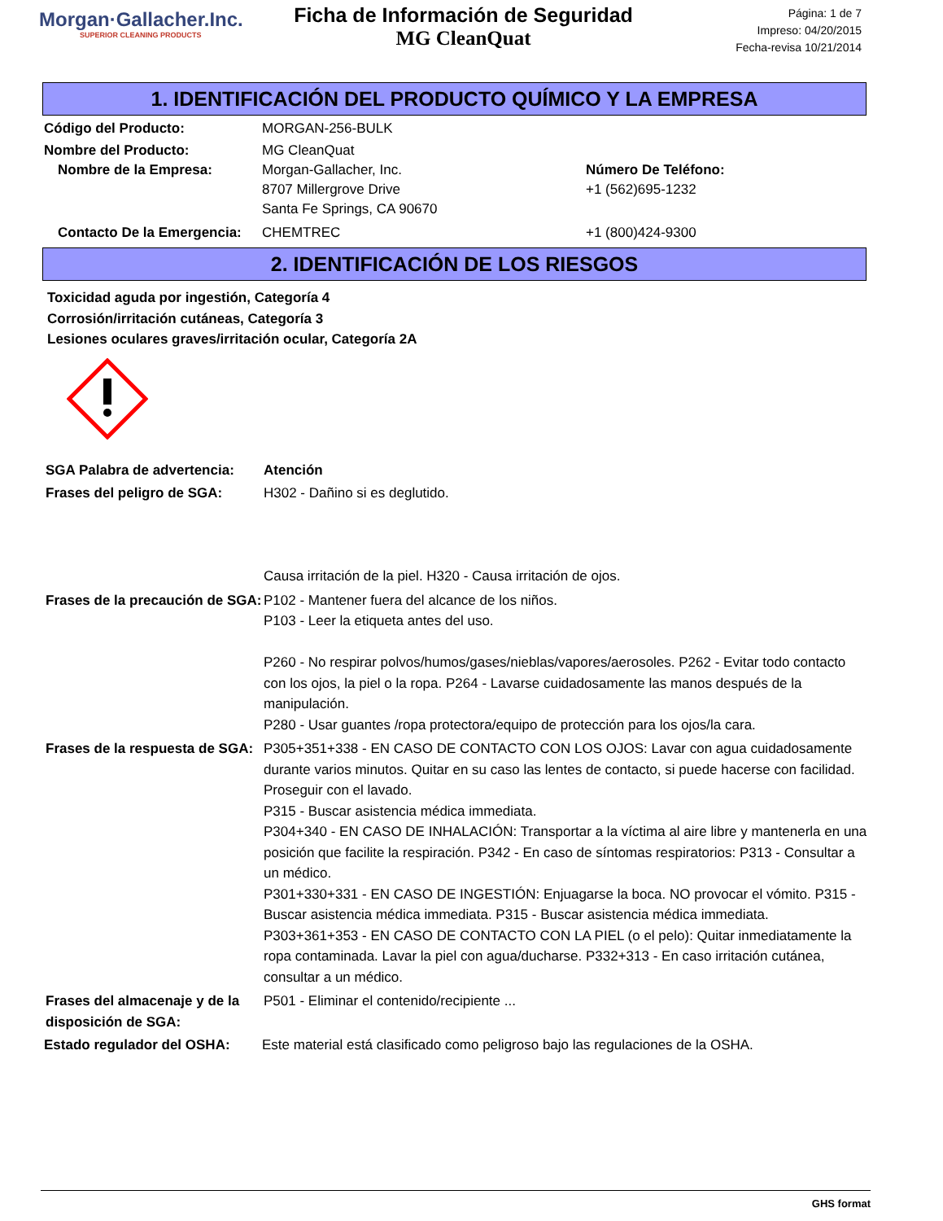Morgan·Gallacher.Inc.
SUPERIOR CLEANING PRODUCTS
Ficha de Información de Seguridad
MG CleanQuat
Página: 1 de 7
Impreso: 04/20/2015
Fecha-revisa 10/21/2014
1. IDENTIFICACIÓN DEL PRODUCTO QUÍMICO Y LA EMPRESA
Código del Producto: MORGAN-256-BULK
Nombre del Producto: MG CleanQuat
Nombre de la Empresa: Morgan-Gallacher, Inc.
8707 Millergrove Drive
Santa Fe Springs, CA 90670
Número De Teléfono:
+1 (562)695-1232
Contacto De la Emergencia:
CHEMTREC +1 (800)424-9300
2. IDENTIFICACIÓN DE LOS RIESGOS
Toxicidad aguda por ingestión, Categoría 4
Corrosión/irritación cutáneas, Categoría 3
Lesiones oculares graves/irritación ocular, Categoría 2A
SGA Palabra de advertencia:
Atención
Frases del peligro de SGA: H302 - Dañino si es deglutido.
Causa irritación de la piel. H320 - Causa irritación de ojos.
Frases de la precaución de SGA:
P102 - Mantener fuera del alcance de los niños.
P103 - Leer la etiqueta antes del uso.
P260 - No respirar polvos/humos/gases/nieblas/vapores/aerosoles. P262 - Evitar todo contacto con los ojos, la piel o la ropa. P264 - Lavarse cuidadosamente las manos después de la manipulación.
P280 - Usar guantes /ropa protectora/equipo de protección para los ojos/la cara.
Frases de la respuesta de SGA:
P305+351+338 - EN CASO DE CONTACTO CON LOS OJOS: Lavar con agua cuidadosamente durante varios minutos. Quitar en su caso las lentes de contacto, si puede hacerse con facilidad. Proseguir con el lavado.
P315 - Buscar asistencia médica immediata.
P304+340 - EN CASO DE INHALACIÓN: Transportar a la víctima al aire libre y mantenerla en una posición que facilite la respiración. P342 - En caso de síntomas respiratorios: P313 - Consultar a un médico.
P301+330+331 - EN CASO DE INGESTIÓN: Enjuagarse la boca. NO provocar el vómito. P315 - Buscar asistencia médica immediata. P315 - Buscar asistencia médica immediata.
P303+361+353 - EN CASO DE CONTACTO CON LA PIEL (o el pelo): Quitar inmediatamente la ropa contaminada. Lavar la piel con agua/ducharse. P332+313 - En caso irritación cutánea, consultar a un médico.
Frases del almacenaje y de la disposición de SGA:
P501 - Eliminar el contenido/recipiente ...
Estado regulador del OSHA: Este material está clasificado como peligroso bajo las regulaciones de la OSHA.
GHS format